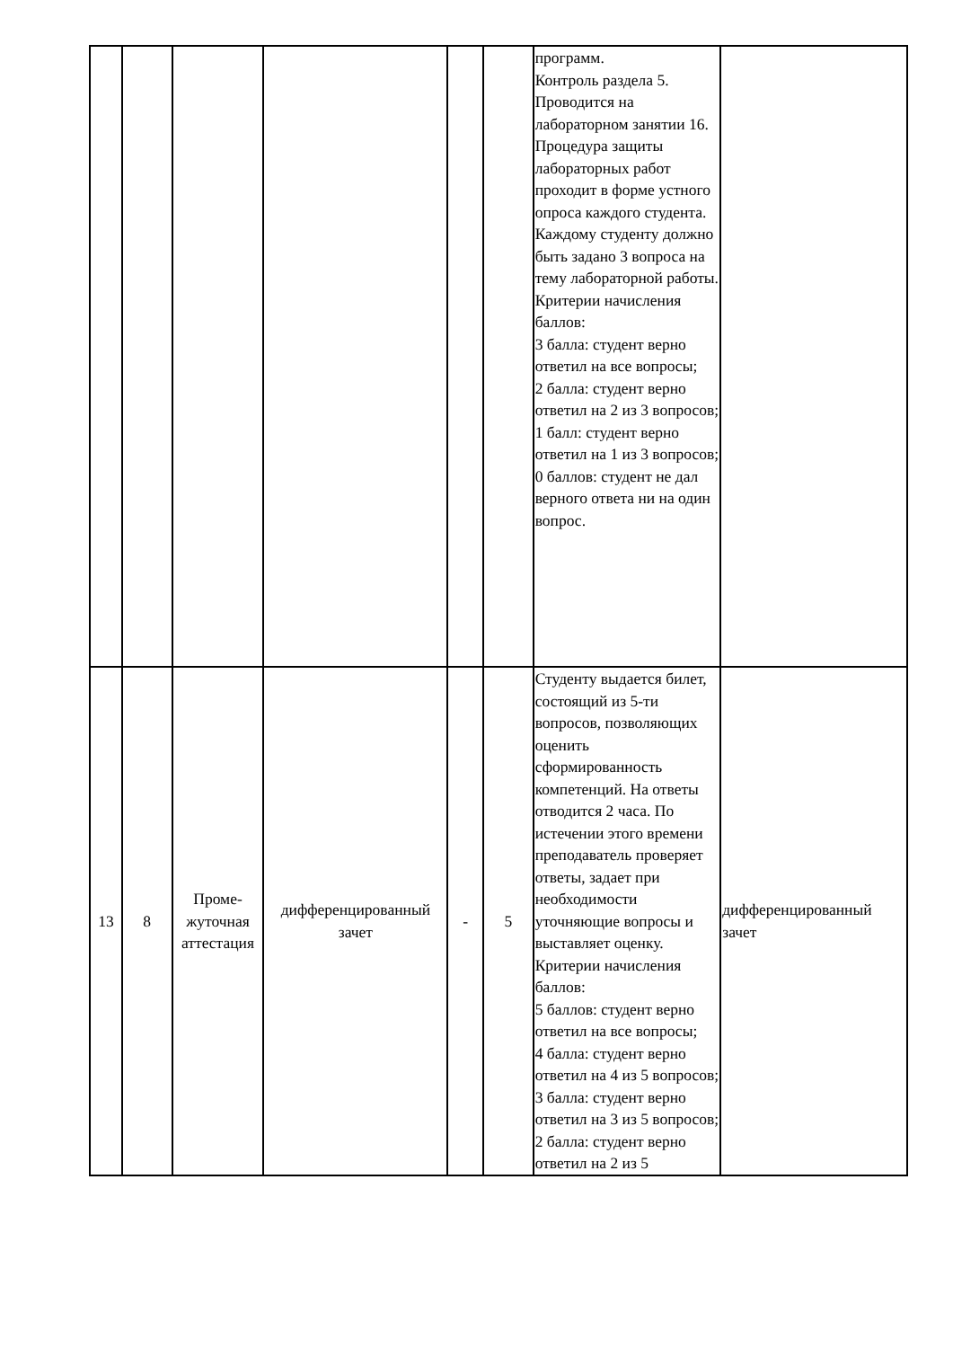| | | | | | | программ. Контроль раздела 5. Проводится на лабораторном занятии 16. Процедура защиты лабораторных работ проходит в форме устного опроса каждого студента. Каждому студенту должно быть задано 3 вопроса на тему лабораторной работы. Критерии начисления баллов: 3 балла: студент верно ответил на все вопросы; 2 балла: студент верно ответил на 2 из 3 вопросов; 1 балл: студент верно ответил на 1 из 3 вопросов; 0 баллов: студент не дал верного ответа ни на один вопрос. | |
| 13 | 8 | Проме- жуточная аттестация | дифференцированный зачет | - | 5 | Студенту выдается билет, состоящий из 5-ти вопросов, позволяющих оценить сформированность компетенций. На ответы отводится 2 часа. По истечении этого времени преподаватель проверяет ответы, задает при необходимости уточняющие вопросы и выставляет оценку. Критерии начисления баллов: 5 баллов: студент верно ответил на все вопросы; 4 балла: студент верно ответил на 4 из 5 вопросов; 3 балла: студент верно ответил на 3 из 5 вопросов; 2 балла: студент верно ответил на 2 из 5 | дифференцированный зачет |